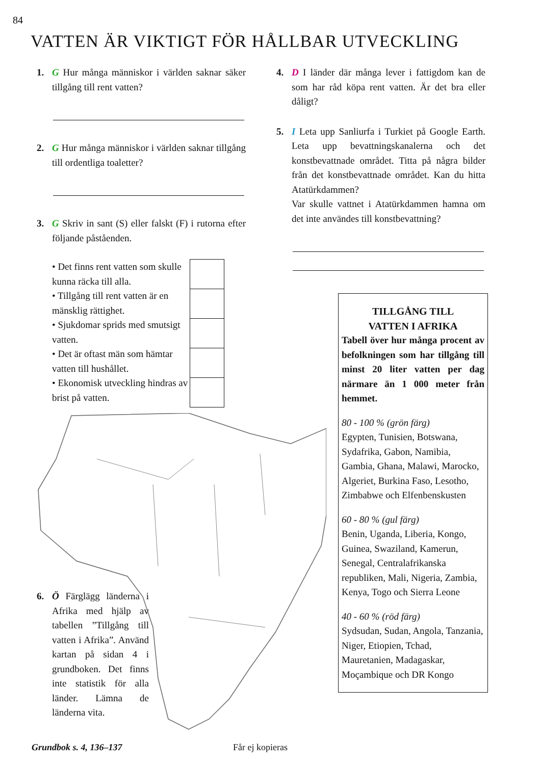84
VATTEN ÄR VIKTIGT FÖR HÅLLBAR UTVECKLING
1. G Hur många människor i världen saknar säker tillgång till rent vatten?
2. G Hur många människor i världen saknar tillgång till ordentliga toaletter?
3. G Skriv in sant (S) eller falskt (F) i rutorna efter följande påståenden.
• Det finns rent vatten som skulle kunna räcka till alla.
• Tillgång till rent vatten är en mänsklig rättighet.
• Sjukdomar sprids med smutsigt vatten.
• Det är oftast män som hämtar vatten till hushållet.
• Ekonomisk utveckling hindras av brist på vatten.
4. D I länder där många lever i fattigdom kan de som har råd köpa rent vatten. Är det bra eller dåligt?
5. I Leta upp Sanliurfa i Turkiet på Google Earth. Leta upp bevattningskanalerna och det konstbevattnade området. Titta på några bilder från det konstbevattnade området. Kan du hitta Atatürkdammen?
Var skulle vattnet i Atatürkdammen hamna om det inte användes till konstbevattning?
TILLGÅNG TILL
VATTEN I AFRIKA
Tabell över hur många procent av befolkningen som har tillgång till minst 20 liter vatten per dag närmare än 1 000 meter från hemmet.
80 - 100 % (grön färg)
Egypten, Tunisien, Botswana, Sydafrika, Gabon, Namibia, Gambia, Ghana, Malawi, Marocko, Algeriet, Burkina Faso, Lesotho, Zimbabwe och Elfenbenskusten
60 - 80 % (gul färg)
Benin, Uganda, Liberia, Kongo, Guinea, Swaziland, Kamerun, Senegal, Centralafrikanska republiken, Mali, Nigeria, Zambia, Kenya, Togo och Sierra Leone
40 - 60 % (röd färg)
Sydsudan, Sudan, Angola, Tanzania, Niger, Etiopien, Tchad, Mauretanien, Madagaskar, Moçambique och DR Kongo
6. Ö Färglägg länderna i Afrika med hjälp av tabellen ”Tillgång till vatten i Afrika”. Använd kartan på sidan 4 i grundboken. Det finns inte statistik för alla länder. Lämna de länderna vita.
Grundbok s. 4, 136–137 Får ej kopieras